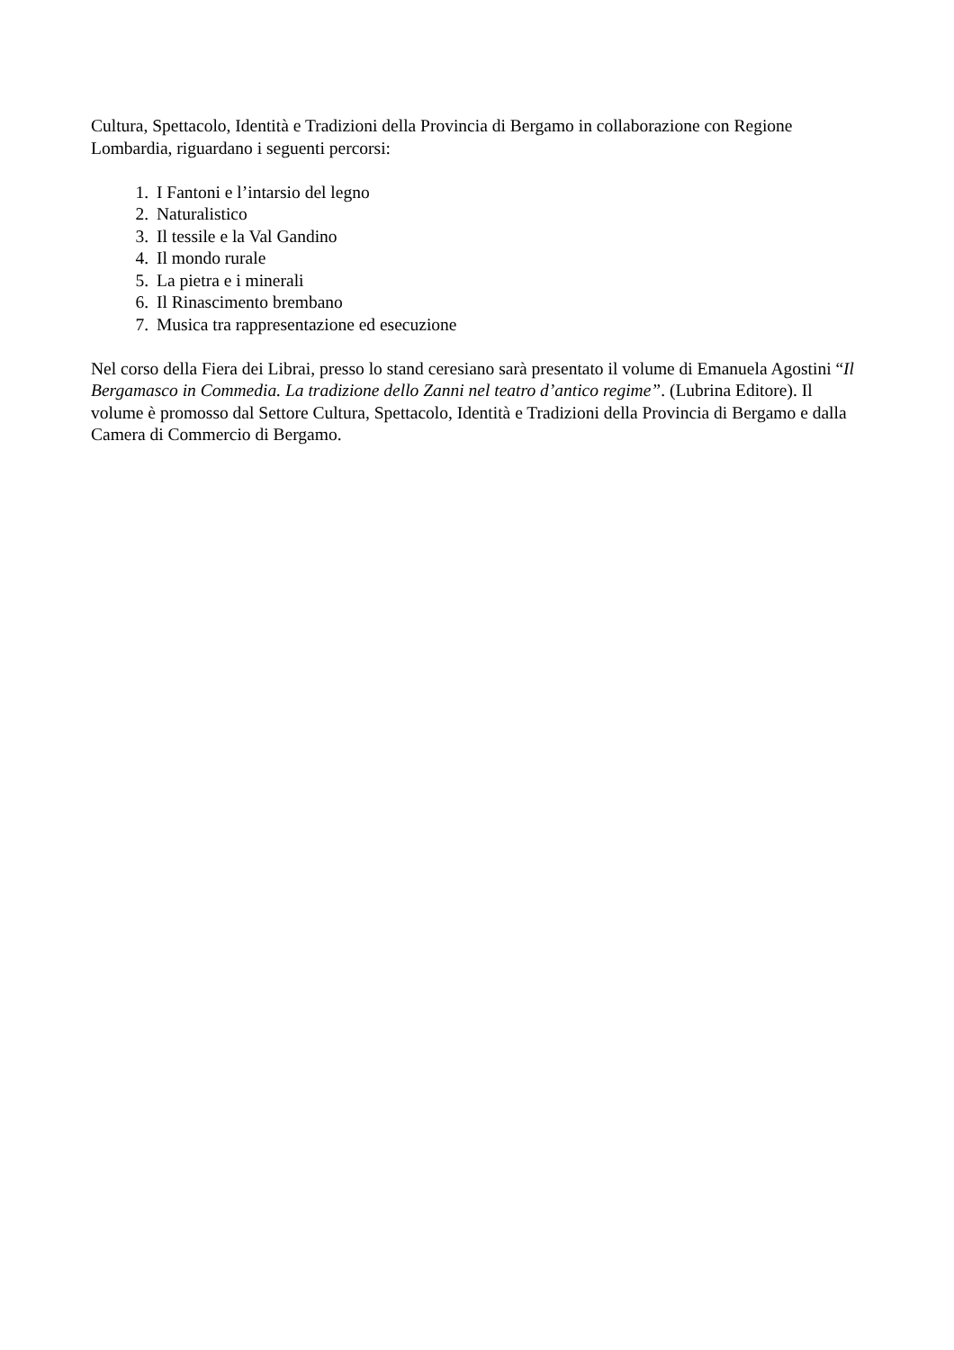Cultura, Spettacolo, Identità e Tradizioni della Provincia di Bergamo in collaborazione con Regione Lombardia, riguardano i seguenti percorsi:
1. I Fantoni e l’intarsio del legno
2. Naturalistico
3. Il tessile e la Val Gandino
4. Il mondo rurale
5. La pietra e i minerali
6. Il Rinascimento brembano
7. Musica tra rappresentazione ed esecuzione
Nel corso della Fiera dei Librai, presso lo stand ceresiano sarà presentato il volume di Emanuela Agostini “Il Bergamasco in Commedia. La tradizione dello Zanni nel teatro d’antico regime”. (Lubrina Editore). Il volume è promosso dal Settore Cultura, Spettacolo, Identità e Tradizioni della Provincia di Bergamo e dalla Camera di Commercio di Bergamo.